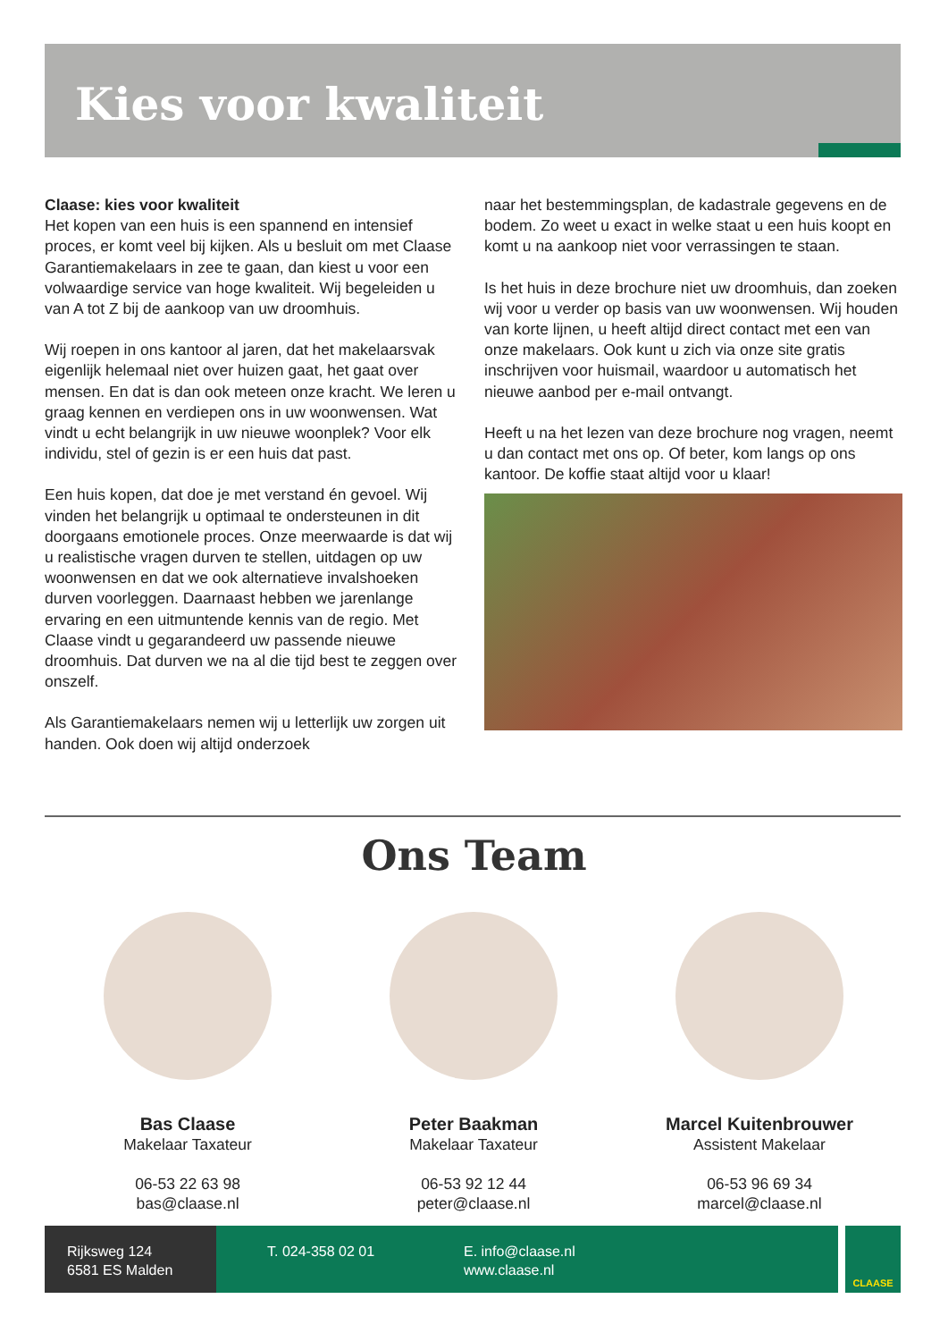Kies voor kwaliteit
Claase: kies voor kwaliteit
Het kopen van een huis is een spannend en intensief proces, er komt veel bij kijken. Als u besluit om met Claase Garantiemakelaars in zee te gaan, dan kiest u voor een volwaardige service van hoge kwaliteit. Wij begeleiden u van A tot Z bij de aankoop van uw droomhuis.
Wij roepen in ons kantoor al jaren, dat het makelaarsvak eigenlijk helemaal niet over huizen gaat, het gaat over mensen. En dat is dan ook meteen onze kracht. We leren u graag kennen en verdiepen ons in uw woonwensen. Wat vindt u echt belangrijk in uw nieuwe woonplek? Voor elk individu, stel of gezin is er een huis dat past.
Een huis kopen, dat doe je met verstand én gevoel. Wij vinden het belangrijk u optimaal te ondersteunen in dit doorgaans emotionele proces. Onze meerwaarde is dat wij u realistische vragen durven te stellen, uitdagen op uw woonwensen en dat we ook alternatieve invalshoeken durven voorleggen. Daarnaast hebben we jarenlange ervaring en een uitmuntende kennis van de regio. Met Claase vindt u gegarandeerd uw passende nieuwe droomhuis. Dat durven we na al die tijd best te zeggen over onszelf.
Als Garantiemakelaars nemen wij u letterlijk uw zorgen uit handen. Ook doen wij altijd onderzoek
naar het bestemmingsplan, de kadastrale gegevens en de bodem. Zo weet u exact in welke staat u een huis koopt en komt u na aankoop niet voor verrassingen te staan.
Is het huis in deze brochure niet uw droomhuis, dan zoeken wij voor u verder op basis van uw woonwensen. Wij houden van korte lijnen, u heeft altijd direct contact met een van onze makelaars. Ook kunt u zich via onze site gratis inschrijven voor huismail, waardoor u automatisch het nieuwe aanbod per e-mail ontvangt.
Heeft u na het lezen van deze brochure nog vragen, neemt u dan contact met ons op. Of beter, kom langs op ons kantoor. De koffie staat altijd voor u klaar!
Ons Team
Bas Claase
Makelaar Taxateur
06-53 22 63 98
bas@claase.nl
Peter Baakman
Makelaar Taxateur
06-53 92 12 44
peter@claase.nl
Marcel Kuitenbrouwer
Assistent Makelaar
06-53 96 69 34
marcel@claase.nl
Rijksweg 124
6581 ES Malden
T. 024-358 02 01 E. info@claase.nl
www.claase.nl
CLAASE